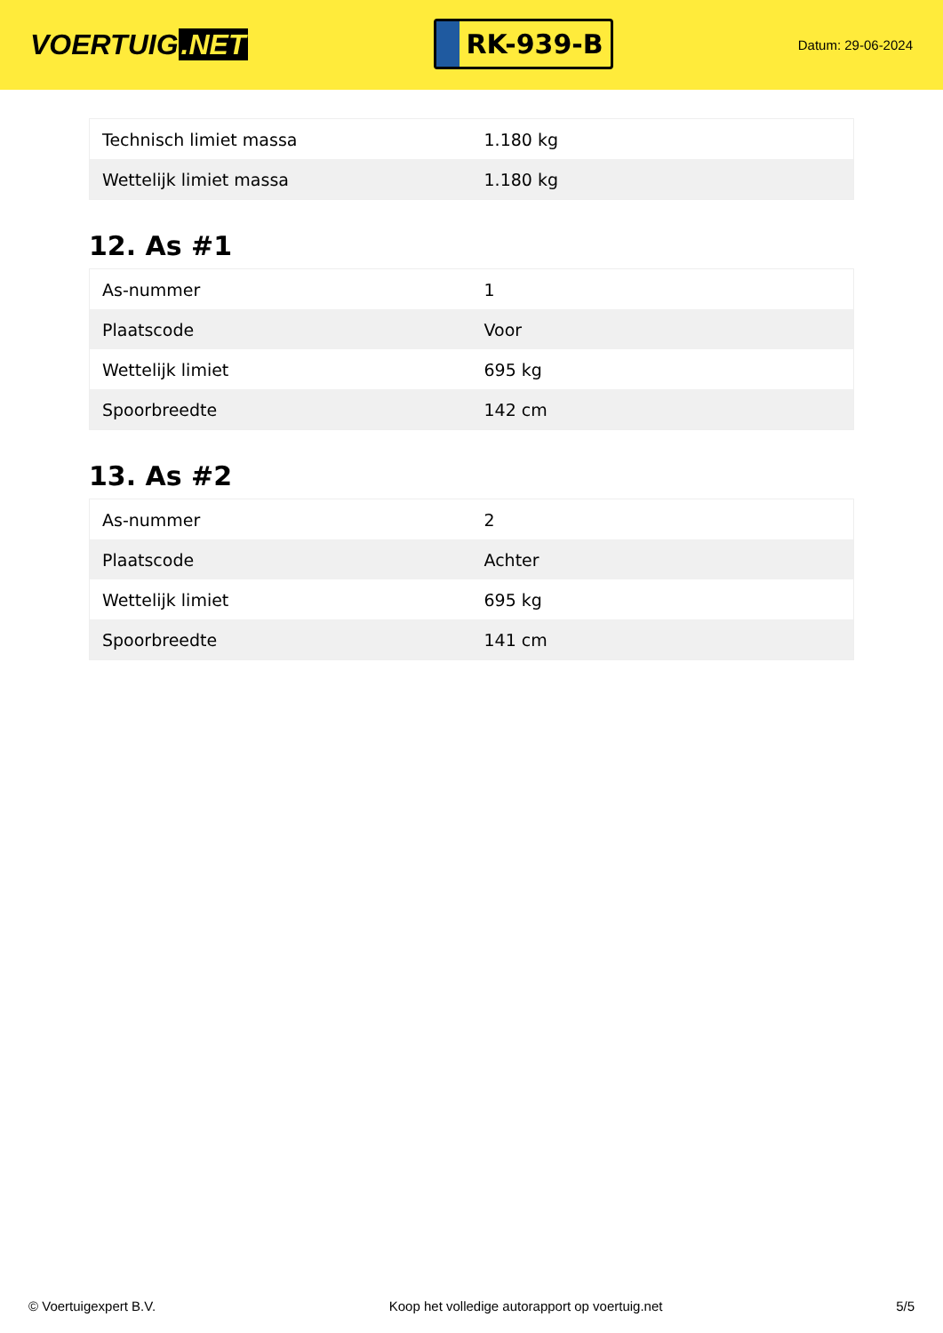VOERTUIG.NET
RK-939-B
Datum: 29-06-2024
| Technisch limiet massa | 1.180 kg |
| Wettelijk limiet massa | 1.180 kg |
12. As #1
| As-nummer | 1 |
| Plaatscode | Voor |
| Wettelijk limiet | 695 kg |
| Spoorbreedte | 142 cm |
13. As #2
| As-nummer | 2 |
| Plaatscode | Achter |
| Wettelijk limiet | 695 kg |
| Spoorbreedte | 141 cm |
© Voertuigexpert B.V. Koop het volledige autorapport op voertuig.net 5/5